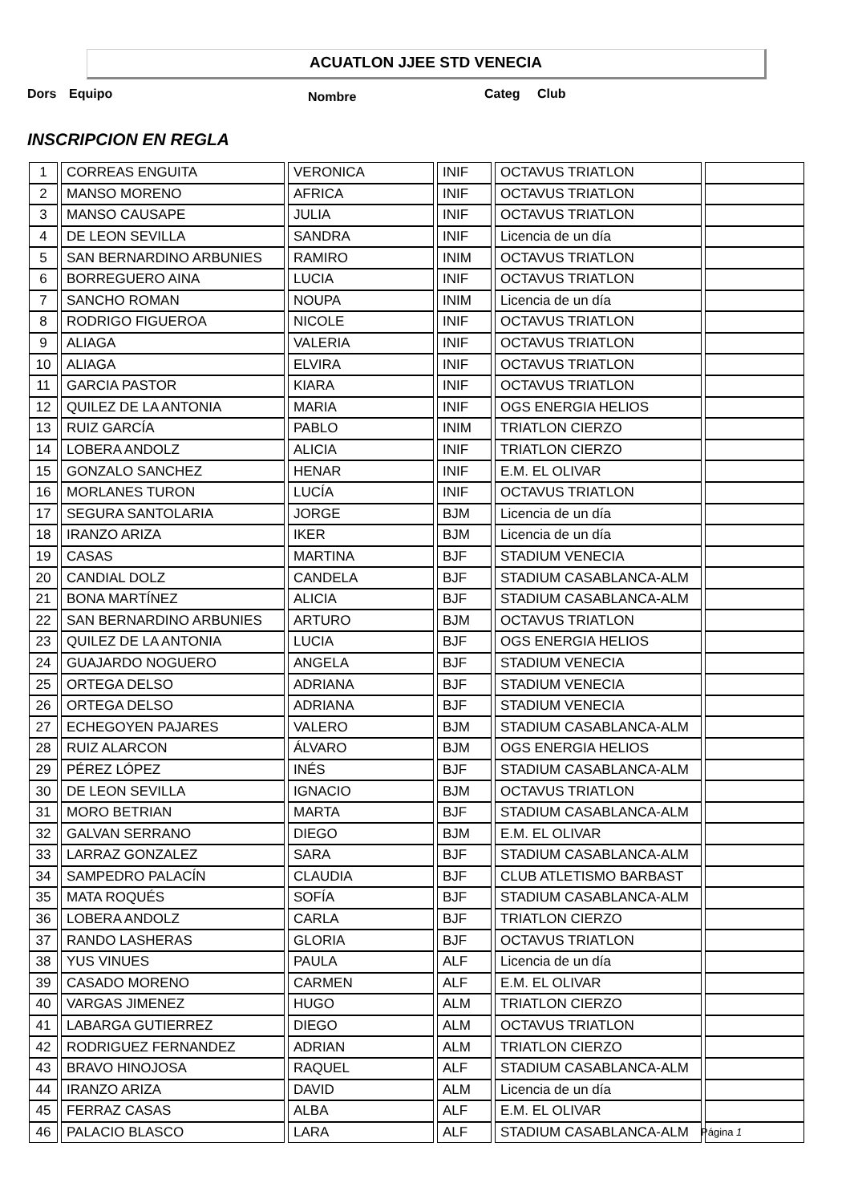ACUATLON JJEE STD VENECIA
Dors Equipo Nombre Categ Club
INSCRIPCION EN REGLA
| 1 | CORREAS ENGUITA | VERONICA | INIF | OCTAVUS TRIATLON | |
| 2 | MANSO MORENO | AFRICA | INIF | OCTAVUS TRIATLON | |
| 3 | MANSO CAUSAPE | JULIA | INIF | OCTAVUS TRIATLON | |
| 4 | DE LEON SEVILLA | SANDRA | INIF | Licencia de un día | |
| 5 | SAN BERNARDINO ARBUNIES | RAMIRO | INIM | OCTAVUS TRIATLON | |
| 6 | BORREGUERO AINA | LUCIA | INIF | OCTAVUS TRIATLON | |
| 7 | SANCHO ROMAN | NOUPA | INIM | Licencia de un día | |
| 8 | RODRIGO FIGUEROA | NICOLE | INIF | OCTAVUS TRIATLON | |
| 9 | ALIAGA | VALERIA | INIF | OCTAVUS TRIATLON | |
| 10 | ALIAGA | ELVIRA | INIF | OCTAVUS TRIATLON | |
| 11 | GARCIA PASTOR | KIARA | INIF | OCTAVUS TRIATLON | |
| 12 | QUILEZ DE LA ANTONIA | MARIA | INIF | OGS ENERGIA HELIOS | |
| 13 | RUIZ GARCÍA | PABLO | INIM | TRIATLON CIERZO | |
| 14 | LOBERA ANDOLZ | ALICIA | INIF | TRIATLON CIERZO | |
| 15 | GONZALO SANCHEZ | HENAR | INIF | E.M. EL OLIVAR | |
| 16 | MORLANES TURON | LUCÍA | INIF | OCTAVUS TRIATLON | |
| 17 | SEGURA SANTOLARIA | JORGE | BJM | Licencia de un día | |
| 18 | IRANZO ARIZA | IKER | BJM | Licencia de un día | |
| 19 | CASAS | MARTINA | BJF | STADIUM VENECIA | |
| 20 | CANDIAL DOLZ | CANDELA | BJF | STADIUM CASABLANCA-ALM | |
| 21 | BONA MARTÍNEZ | ALICIA | BJF | STADIUM CASABLANCA-ALM | |
| 22 | SAN BERNARDINO ARBUNIES | ARTURO | BJM | OCTAVUS TRIATLON | |
| 23 | QUILEZ DE LA ANTONIA | LUCIA | BJF | OGS ENERGIA HELIOS | |
| 24 | GUAJARDO NOGUERO | ANGELA | BJF | STADIUM VENECIA | |
| 25 | ORTEGA DELSO | ADRIANA | BJF | STADIUM VENECIA | |
| 26 | ORTEGA DELSO | ADRIANA | BJF | STADIUM VENECIA | |
| 27 | ECHEGOYEN PAJARES | VALERO | BJM | STADIUM CASABLANCA-ALM | |
| 28 | RUIZ ALARCON | ÁLVARO | BJM | OGS ENERGIA HELIOS | |
| 29 | PÉREZ LÓPEZ | INÉS | BJF | STADIUM CASABLANCA-ALM | |
| 30 | DE LEON SEVILLA | IGNACIO | BJM | OCTAVUS TRIATLON | |
| 31 | MORO BETRIAN | MARTA | BJF | STADIUM CASABLANCA-ALM | |
| 32 | GALVAN SERRANO | DIEGO | BJM | E.M. EL OLIVAR | |
| 33 | LARRAZ GONZALEZ | SARA | BJF | STADIUM CASABLANCA-ALM | |
| 34 | SAMPEDRO PALACÍN | CLAUDIA | BJF | CLUB ATLETISMO BARBAST | |
| 35 | MATA ROQUÉS | SOFÍA | BJF | STADIUM CASABLANCA-ALM | |
| 36 | LOBERA ANDOLZ | CARLA | BJF | TRIATLON CIERZO | |
| 37 | RANDO LASHERAS | GLORIA | BJF | OCTAVUS TRIATLON | |
| 38 | YUS VINUES | PAULA | ALF | Licencia de un día | |
| 39 | CASADO MORENO | CARMEN | ALF | E.M. EL OLIVAR | |
| 40 | VARGAS JIMENEZ | HUGO | ALM | TRIATLON CIERZO | |
| 41 | LABARGA GUTIERREZ | DIEGO | ALM | OCTAVUS TRIATLON | |
| 42 | RODRIGUEZ FERNANDEZ | ADRIAN | ALM | TRIATLON CIERZO | |
| 43 | BRAVO HINOJOSA | RAQUEL | ALF | STADIUM CASABLANCA-ALM | |
| 44 | IRANZO ARIZA | DAVID | ALM | Licencia de un día | |
| 45 | FERRAZ CASAS | ALBA | ALF | E.M. EL OLIVAR | |
| 46 | PALACIO BLASCO | LARA | ALF | STADIUM CASABLANCA-ALM | |
Página 1